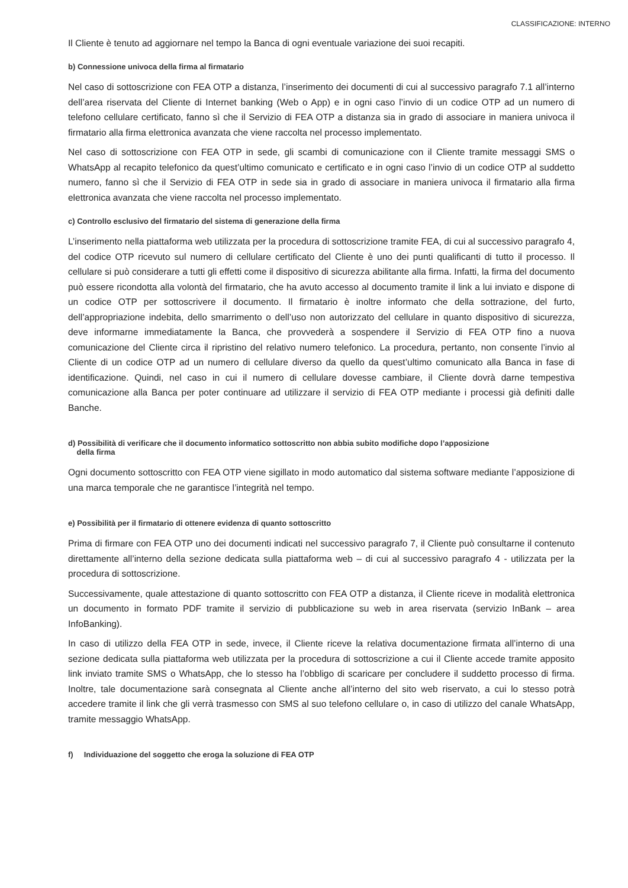CLASSIFICAZIONE: INTERNO
Il Cliente è tenuto ad aggiornare nel tempo la Banca di ogni eventuale variazione dei suoi recapiti.
b) Connessione univoca della firma al firmatario
Nel caso di sottoscrizione con FEA OTP a distanza, l’inserimento dei documenti di cui al successivo paragrafo 7.1 all’interno dell’area riservata del Cliente di Internet banking (Web o App) e in ogni caso l’invio di un codice OTP ad un numero di telefono cellulare certificato, fanno sì che il Servizio di FEA OTP a distanza sia in grado di associare in maniera univoca il firmatario alla firma elettronica avanzata che viene raccolta nel processo implementato.
Nel caso di sottoscrizione con FEA OTP in sede, gli scambi di comunicazione con il Cliente tramite messaggi SMS o WhatsApp al recapito telefonico da quest’ultimo comunicato e certificato e in ogni caso l’invio di un codice OTP al suddetto numero, fanno sì che il Servizio di FEA OTP in sede sia in grado di associare in maniera univoca il firmatario alla firma elettronica avanzata che viene raccolta nel processo implementato.
c) Controllo esclusivo del firmatario del sistema di generazione della firma
L’inserimento nella piattaforma web utilizzata per la procedura di sottoscrizione tramite FEA, di cui al successivo paragrafo 4, del codice OTP ricevuto sul numero di cellulare certificato del Cliente è uno dei punti qualificanti di tutto il processo. Il cellulare si può considerare a tutti gli effetti come il dispositivo di sicurezza abilitante alla firma. Infatti, la firma del documento può essere ricondotta alla volontà del firmatario, che ha avuto accesso al documento tramite il link a lui inviato e dispone di un codice OTP per sottoscrivere il documento. Il firmatario è inoltre informato che della sottrazione, del furto, dell’appropriazione indebita, dello smarrimento o dell’uso non autorizzato del cellulare in quanto dispositivo di sicurezza, deve informarne immediatamente la Banca, che provvederà a sospendere il Servizio di FEA OTP fino a nuova comunicazione del Cliente circa il ripristino del relativo numero telefonico. La procedura, pertanto, non consente l’invio al Cliente di un codice OTP ad un numero di cellulare diverso da quello da quest’ultimo comunicato alla Banca in fase di identificazione. Quindi, nel caso in cui il numero di cellulare dovesse cambiare, il Cliente dovrà darne tempestiva comunicazione alla Banca per poter continuare ad utilizzare il servizio di FEA OTP mediante i processi già definiti dalle Banche.
d) Possibilità di verificare che il documento informatico sottoscritto non abbia subito modifiche dopo l’apposizione
della firma
Ogni documento sottoscritto con FEA OTP viene sigillato in modo automatico dal sistema software mediante l’apposizione di una marca temporale che ne garantisce l’integrità nel tempo.
e) Possibilità per il firmatario di ottenere evidenza di quanto sottoscritto
Prima di firmare con FEA OTP uno dei documenti indicati nel successivo paragrafo 7, il Cliente può consultarne il contenuto direttamente all’interno della sezione dedicata sulla piattaforma web – di cui al successivo paragrafo 4 - utilizzata per la procedura di sottoscrizione.
Successivamente, quale attestazione di quanto sottoscritto con FEA OTP a distanza, il Cliente riceve in modalità elettronica un documento in formato PDF tramite il servizio di pubblicazione su web in area riservata (servizio InBank – area InfoBanking).
In caso di utilizzo della FEA OTP in sede, invece, il Cliente riceve la relativa documentazione firmata all’interno di una sezione dedicata sulla piattaforma web utilizzata per la procedura di sottoscrizione a cui il Cliente accede tramite apposito link inviato tramite SMS o WhatsApp, che lo stesso ha l’obbligo di scaricare per concludere il suddetto processo di firma. Inoltre, tale documentazione sarà consegnata al Cliente anche all’interno del sito web riservato, a cui lo stesso potrà accedere tramite il link che gli verrà trasmesso con SMS al suo telefono cellulare o, in caso di utilizzo del canale WhatsApp, tramite messaggio WhatsApp.
f) Individuazione del soggetto che eroga la soluzione di FEA OTP